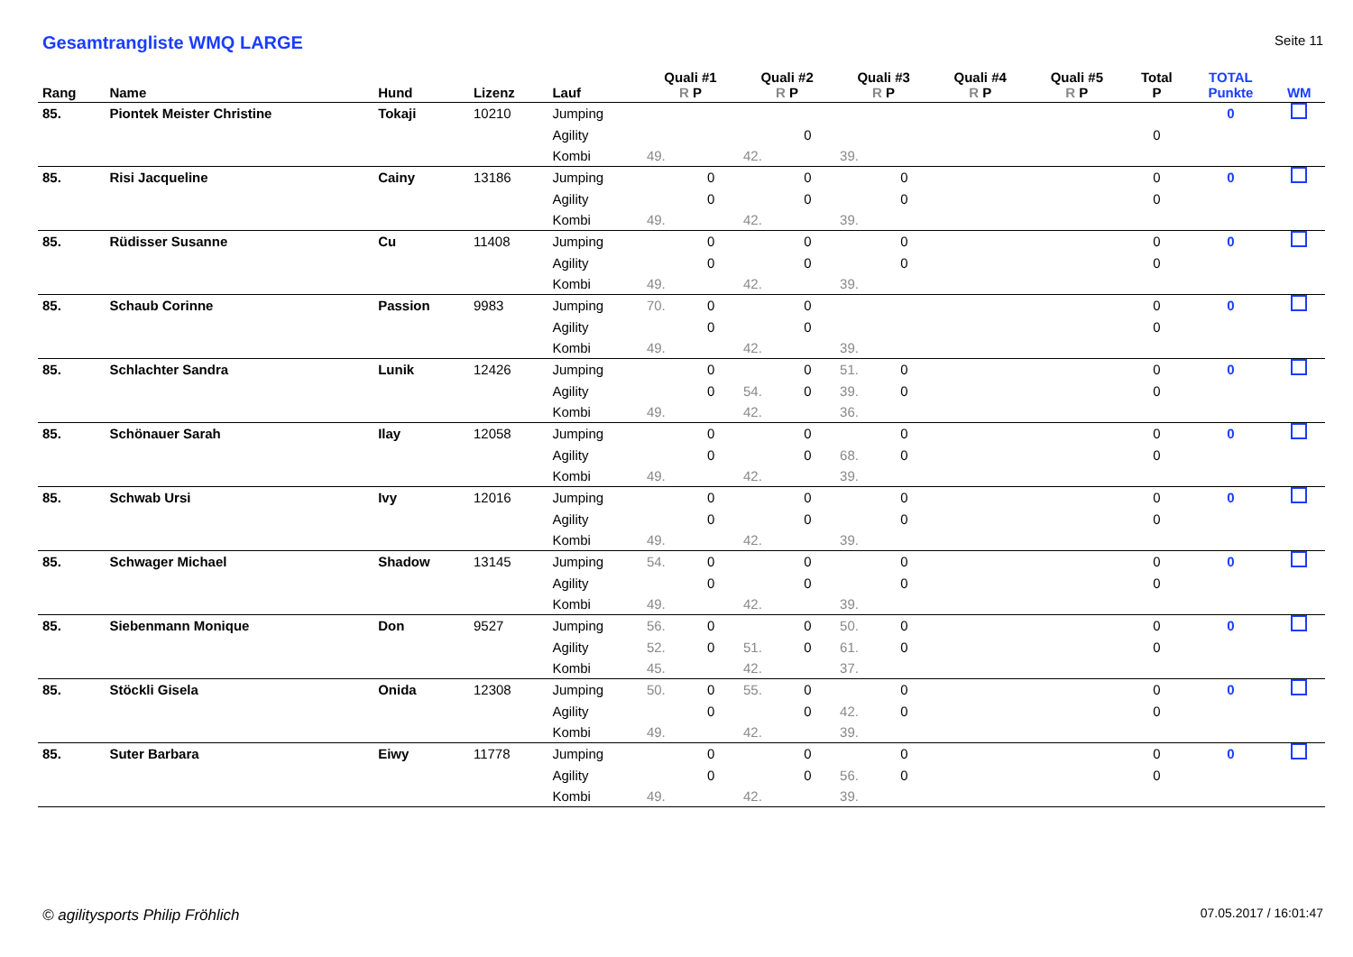Gesamtrangliste WMQ LARGE Seite 11
| Rang | Name | Hund | Lizenz | Lauf | Quali #1 R P | | Quali #2 R P | | Quali #3 R P | | Quali #4 R P | | Quali #5 R P | | Total P | TOTAL Punkte | WM |
| --- | --- | --- | --- | --- | --- | --- | --- | --- | --- | --- | --- | --- | --- | --- | --- | --- | --- |
| 85. | Piontek Meister Christine | Tokaji | 10210 | Jumping | | | | | | | | | | | | 0 | |
| | | | | Agility | | | | 0 | | | | | | | 0 | | |
| | | | | Kombi | 49. | | 42. | | 39. | | | | | | | | |
| 85. | Risi Jacqueline | Cainy | 13186 | Jumping | | 0 | | 0 | | 0 | | | | | 0 | 0 | |
| | | | | Agility | | 0 | | 0 | | 0 | | | | | 0 | | |
| | | | | Kombi | 49. | | 42. | | 39. | | | | | | | | |
| 85. | Rüdisser Susanne | Cu | 11408 | Jumping | | 0 | | 0 | | 0 | | | | | 0 | 0 | |
| | | | | Agility | | 0 | | 0 | | 0 | | | | | 0 | | |
| | | | | Kombi | 49. | | 42. | | 39. | | | | | | | | |
| 85. | Schaub Corinne | Passion | 9983 | Jumping | 70. | 0 | | 0 | | | | | | | 0 | 0 | |
| | | | | Agility | | 0 | | 0 | | | | | | | 0 | | |
| | | | | Kombi | 49. | | 42. | | 39. | | | | | | | | |
| 85. | Schlachter Sandra | Lunik | 12426 | Jumping | | 0 | | 0 | 51. | 0 | | | | | 0 | 0 | |
| | | | | Agility | | 0 | 54. | 0 | 39. | 0 | | | | | 0 | | |
| | | | | Kombi | 49. | | 42. | | 36. | | | | | | | | |
| 85. | Schönauer Sarah | Ilay | 12058 | Jumping | | 0 | | 0 | | 0 | | | | | 0 | 0 | |
| | | | | Agility | | 0 | | 0 | 68. | 0 | | | | | 0 | | |
| | | | | Kombi | 49. | | 42. | | 39. | | | | | | | | |
| 85. | Schwab Ursi | Ivy | 12016 | Jumping | | 0 | | 0 | | 0 | | | | | 0 | 0 | |
| | | | | Agility | | 0 | | 0 | | 0 | | | | | 0 | | |
| | | | | Kombi | 49. | | 42. | | 39. | | | | | | | | |
| 85. | Schwager Michael | Shadow | 13145 | Jumping | 54. | 0 | | 0 | | 0 | | | | | 0 | 0 | |
| | | | | Agility | | 0 | | 0 | | 0 | | | | | 0 | | |
| | | | | Kombi | 49. | | 42. | | 39. | | | | | | | | |
| 85. | Siebenmann Monique | Don | 9527 | Jumping | 56. | 0 | | 0 | 50. | 0 | | | | | 0 | 0 | |
| | | | | Agility | 52. | 0 | 51. | 0 | 61. | 0 | | | | | 0 | | |
| | | | | Kombi | 45. | | 42. | | 37. | | | | | | | | |
| 85. | Stöckli Gisela | Onida | 12308 | Jumping | 50. | 0 | 55. | 0 | | 0 | | | | | 0 | 0 | |
| | | | | Agility | | 0 | | 0 | 42. | 0 | | | | | 0 | | |
| | | | | Kombi | 49. | | 42. | | 39. | | | | | | | | |
| 85. | Suter Barbara | Eiwy | 11778 | Jumping | | 0 | | 0 | | 0 | | | | | 0 | 0 | |
| | | | | Agility | | 0 | | 0 | 56. | 0 | | | | | 0 | | |
| | | | | Kombi | 49. | | 42. | | 39. | | | | | | | | |
© agilitysports Philip Fröhlich
07.05.2017 / 16:01:47